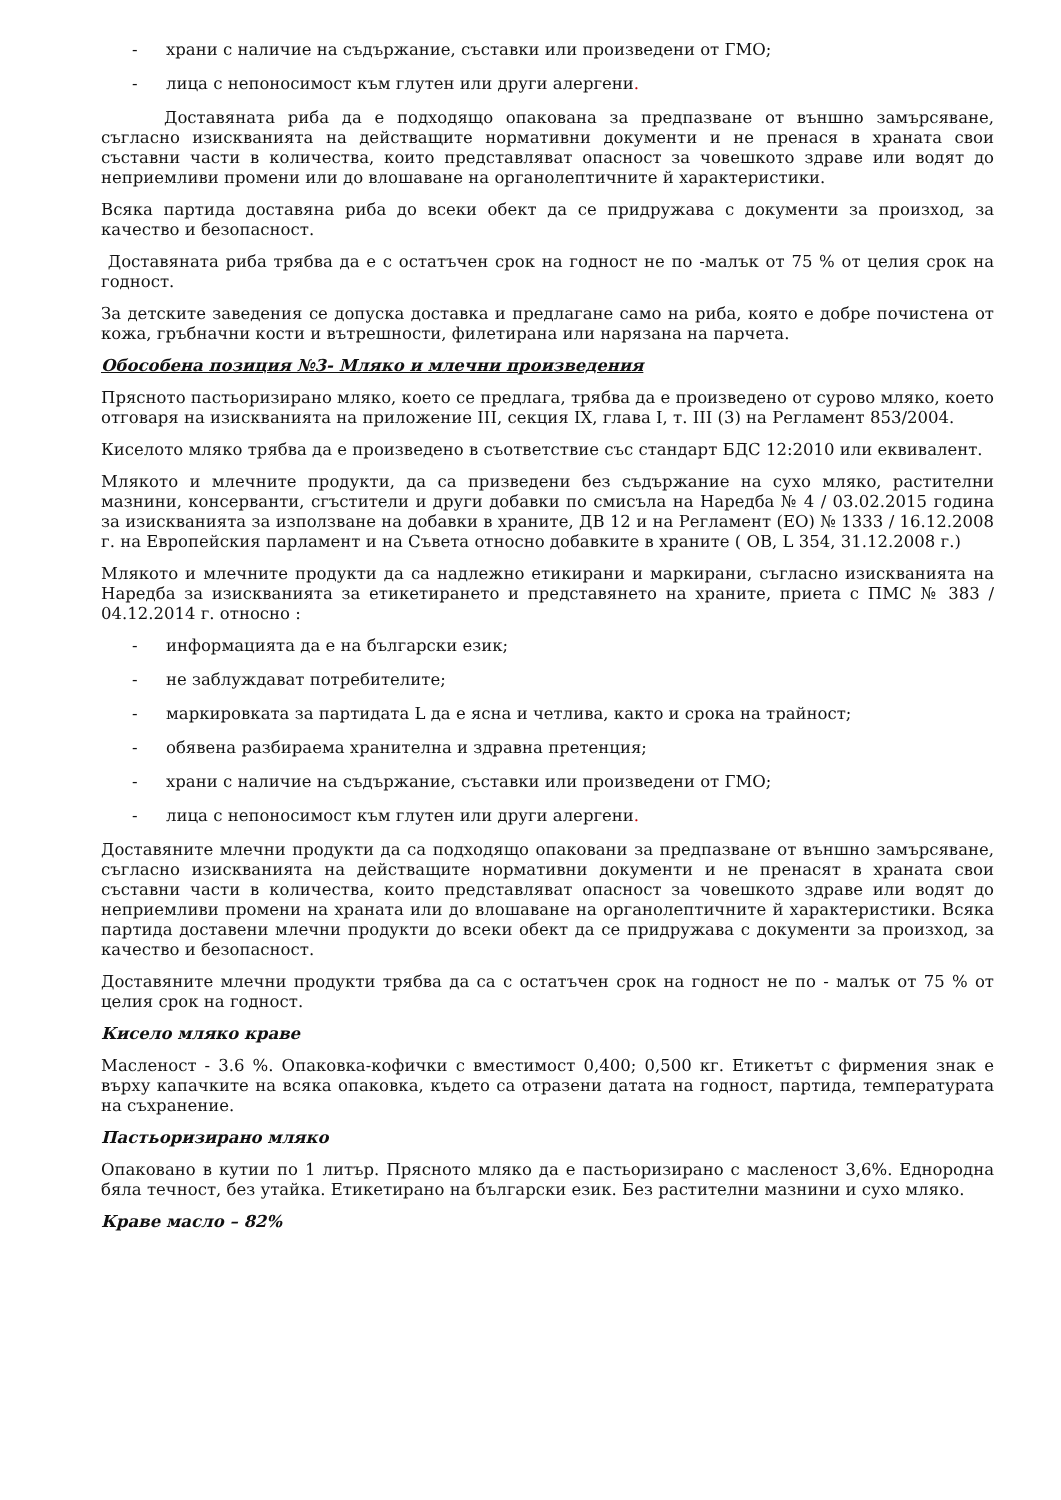- храни с наличие на съдържание, съставки или произведени от ГМО;
- лица с непоносимост към глутен или други алергени.
Доставяната риба да е подходящо опакована за предпазване от външно замърсяване, съгласно изискванията на действащите нормативни документи и не пренася в храната свои съставни части в количества, които представляват опасност за човешкото здраве или водят до неприемливи промени или до влошаване на органолептичните й характеристики.
Всяка партида доставяна риба до всеки обект да се придружава с документи за произход, за качество и безопасност.
Доставяната риба трябва да е с остатъчен срок на годност не по -малък от 75 % от целия срок на годност.
За детските заведения се допуска доставка и предлагане само на риба, която е добре почистена от кожа, гръбначни кости и вътрешности, филетирана или нарязана на парчета.
Обособена позиция №3- Мляко и млечни произведения
Прясното пастьоризирано мляко, което се предлага, трябва да е произведено от сурово мляко, което отговаря на изискванията на приложение III, секция IX, глава I, т. III (3) на Регламент 853/2004.
Киселото мляко трябва да е произведено в съответствие със стандарт БДС 12:2010 или еквивалент.
Млякото и млечните продукти, да са призведени без съдържание на сухо мляко, растителни мазнини, консерванти, сгъстители и други добавки по смисъла на Наредба № 4 / 03.02.2015 година за изискванията за използване на добавки в храните, ДВ 12 и на Регламент (ЕО) № 1333 / 16.12.2008 г. на Европейския парламент и на Съвета относно добавките в храните ( ОВ, L 354, 31.12.2008 г.)
Млякото и млечните продукти да са надлежно етикирани и маркирани, съгласно изискванията на Наредба за изискванията за етикетирането и представянето на храните, приета с ПМС № 383 / 04.12.2014 г. относно :
- информацията да е на български език;
- не заблуждават потребителите;
- маркировката за партидата L да е ясна и четлива, както и срока на трайност;
- обявена разбираема хранителна и здравна претенция;
- храни с наличие на съдържание, съставки или произведени от ГМО;
- лица с непоносимост към глутен или други алергени.
Доставяните млечни продукти да са подходящо опаковани за предпазване от външно замърсяване, съгласно изискванията на действащите нормативни документи и не пренасят в храната свои съставни части в количества, които представляват опасност за човешкото здраве или водят до неприемливи промени на храната или до влошаване на органолептичните й характеристики. Всяка партида доставени млечни продукти до всеки обект да се придружава с документи за произход, за качество и безопасност.
Доставяните млечни продукти трябва да са с остатъчен срок на годност не по - малък от 75 % от целия срок на годност.
Кисело мляко краве
Масленост - 3.6 %. Опаковка-кофички с вместимост 0,400; 0,500 кг. Етикетът с фирмения знак е върху капачките на всяка опаковка, където са отразени датата на годност, партида, температурата на съхранение.
Пастьоризирано мляко
Опаковано в кутии по 1 литър. Прясното мляко да е пастьоризирано с масленост 3,6%. Еднородна бяла течност, без утайка. Етикетирано на български език. Без растителни мазнини и сухо мляко.
Краве масло – 82%